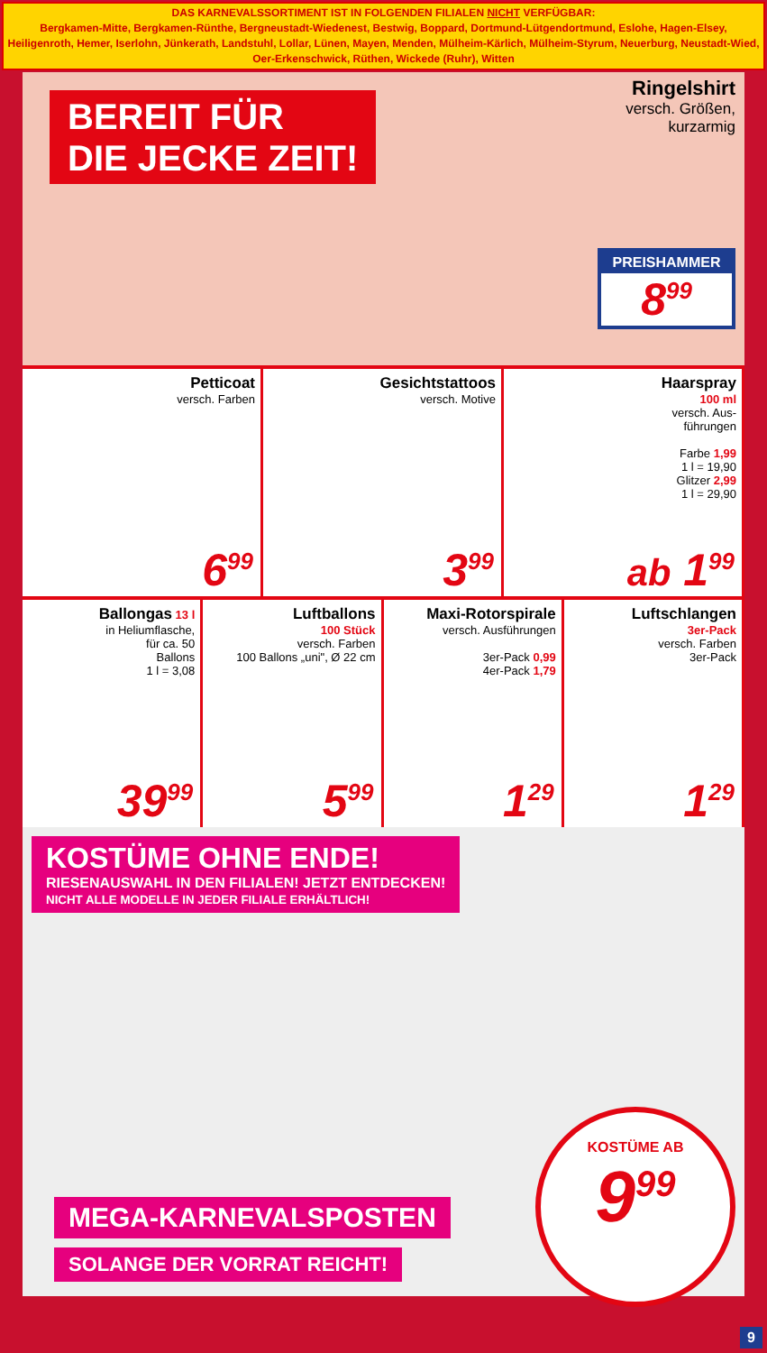DAS KARNEVALSSORTIMENT IST IN FOLGENDEN FILIALEN NICHT VERFÜGBAR:
Bergkamen-Mitte, Bergkamen-Rünthe, Bergneustadt-Wiedenest, Bestwig, Boppard, Dortmund-Lütgendortmund, Eslohe, Hagen-Elsey, Heiligenroth, Hemer, Iserlohn, Jünkerath, Landstuhl, Lollar, Lünen, Mayen, Menden, Mülheim-Kärlich, Mülheim-Styrum, Neuerburg, Neustadt-Wied, Oer-Erkenschwick, Rüthen, Wickede (Ruhr), Witten
BEREIT FÜR
DIE JECKE ZEIT!
Ringelshirt
versch. Größen,
kurzarmig
PREISHAMMER
8<sup>99</sup>
Petticoat
versch. Farben
6<sup>99</sup>
Gesichtstattoos
versch. Motive
3<sup>99</sup>
Haarspray
100 ml
versch. Aus-
führungen
Farbe 1,99
1 l = 19,90
Glitzer 2,99
1 l = 29,90
ab 1<sup>99</sup>
Ballongas 13 l
in Heliumflasche,
für ca. 50
Ballons
1 l = 3,08
39<sup>99</sup>
Luftballons
100 Stück
versch. Farben
100 Ballons „uni", Ø 22 cm
5<sup>99</sup>
Maxi-Rotorspirale
versch. Ausführungen
3er-Pack 0,99
4er-Pack 1,79
1<sup>29</sup>
Luftschlangen
3er-Pack
versch. Farben
3er-Pack
1<sup>29</sup>
KOSTÜME OHNE ENDE!
RIESENAUSWAHL IN DEN FILIALEN! JETZT ENTDECKEN!
NICHT ALLE MODELLE IN JEDER FILIALE ERHÄLTLICH!
MEGA-KARNEVALSPOSTEN
SOLANGE DER VORRAT REICHT!
KOSTÜME AB
9<sup>99</sup>
9